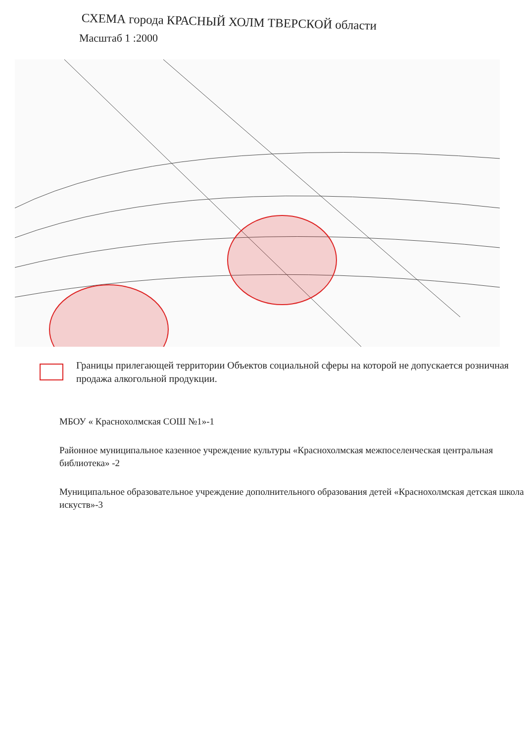СХЕМА города КРАСНЫЙ ХОЛМ ТВЕРСКОЙ области
Масштаб 1 :2000
Границы прилегающей территории Объектов социальной сферы на которой не допускается розничная продажа алкогольной продукции.
МБОУ « Краснохолмская СОШ №1»-1
Районное муниципальное казенное учреждение культуры «Краснохолмская межпоселенческая центральная библиотека» -2
Муниципальное образовательное учреждение дополнительного образования детей «Краснохолмская детская школа искуств»-3